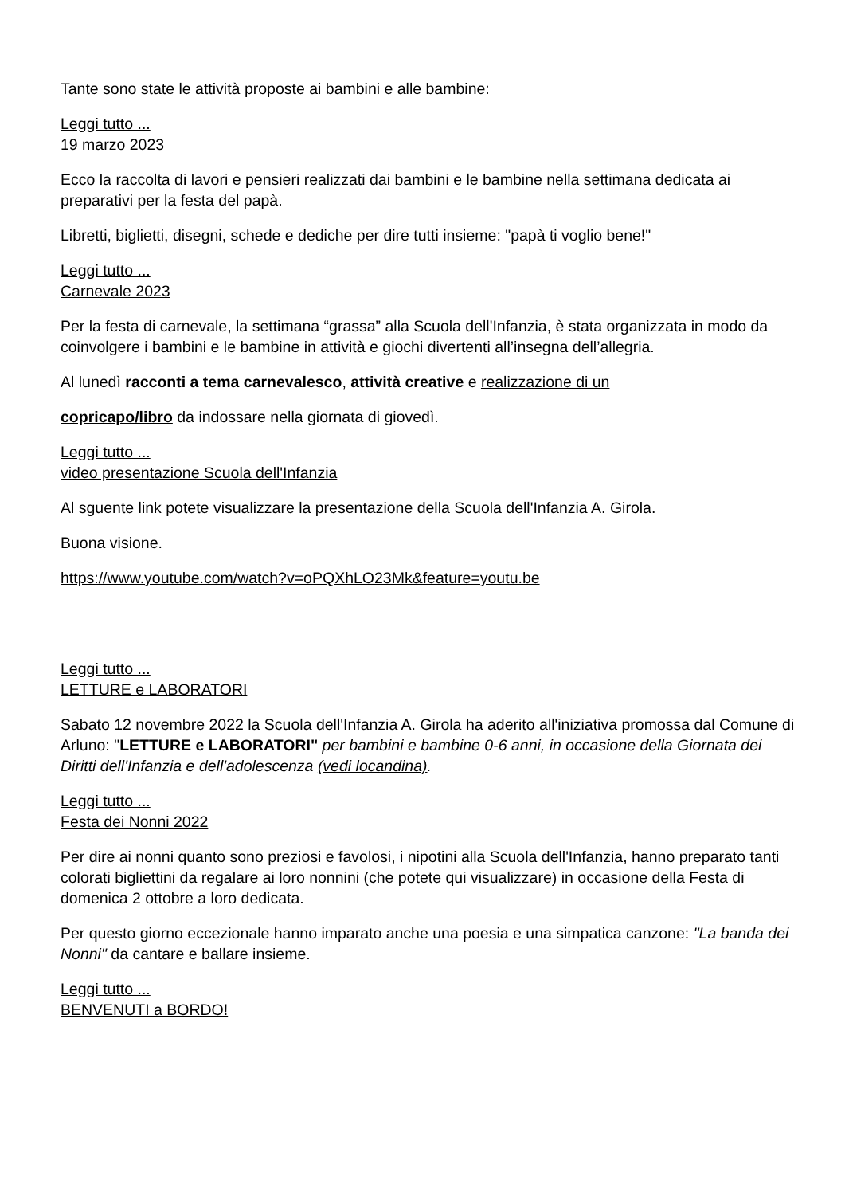Tante sono state le attività proposte ai bambini e alle bambine:
Leggi tutto ...
19 marzo 2023
Ecco la raccolta di lavori e pensieri realizzati dai bambini e le bambine nella settimana dedicata ai preparativi per la festa del papà.
Libretti, biglietti, disegni, schede e dediche per dire tutti insieme: "papà ti voglio bene!"
Leggi tutto ...
Carnevale 2023
Per la festa di carnevale, la settimana “grassa” alla Scuola dell'Infanzia, è stata organizzata in modo da coinvolgere i bambini e le bambine in attività e giochi divertenti all’insegna dell’allegria.
Al lunedì racconti a tema carnevalesco, attività creative e realizzazione di un
copricapo/libro da indossare nella giornata di giovedì.
Leggi tutto ...
video presentazione Scuola dell'Infanzia
Al sguente link potete visualizzare la presentazione della Scuola dell'Infanzia A. Girola.
Buona visione.
https://www.youtube.com/watch?v=oPQXhLO23Mk&feature=youtu.be
Leggi tutto ...
LETTURE e LABORATORI
Sabato 12 novembre 2022 la Scuola dell'Infanzia A. Girola ha aderito all'iniziativa promossa dal Comune di Arluno: "LETTURE e LABORATORI" per bambini e bambine 0-6 anni, in occasione della Giornata dei Diritti dell'Infanzia e dell'adolescenza (vedi locandina).
Leggi tutto ...
Festa dei Nonni 2022
Per dire ai nonni quanto sono preziosi e favolosi, i nipotini alla Scuola dell'Infanzia, hanno preparato tanti colorati bigliettini da regalare ai loro nonnini (che potete qui visualizzare) in occasione della Festa di domenica 2 ottobre a loro dedicata.
Per questo giorno eccezionale hanno imparato anche una poesia e una simpatica canzone: "La banda dei Nonni" da cantare e ballare insieme.
Leggi tutto ...
BENVENUTI a BORDO!